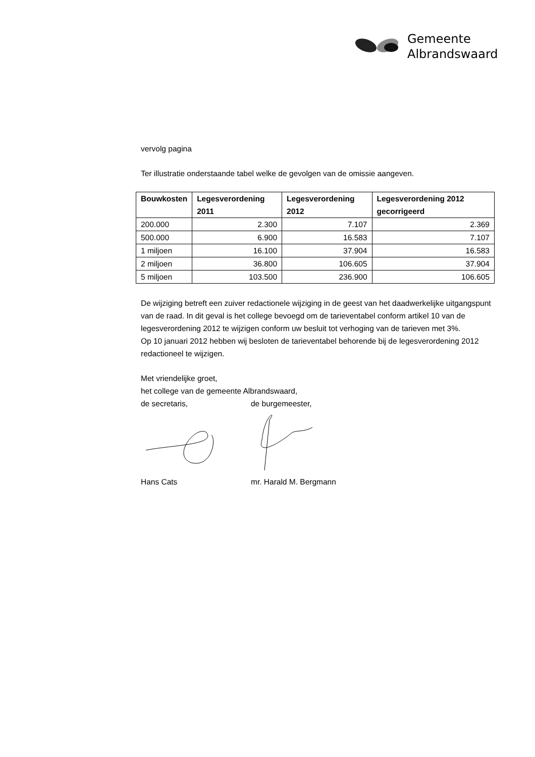Gemeente
Albrandswaard
vervolg pagina
Ter illustratie onderstaande tabel welke de gevolgen van de omissie aangeven.
| Bouwkosten | Legesverordening 2011 | Legesverordening 2012 | Legesverordening 2012 gecorrigeerd |
| --- | --- | --- | --- |
| 200.000 | 2.300 | 7.107 | 2.369 |
| 500.000 | 6.900 | 16.583 | 7.107 |
| 1 miljoen | 16.100 | 37.904 | 16.583 |
| 2 miljoen | 36.800 | 106.605 | 37.904 |
| 5 miljoen | 103.500 | 236.900 | 106.605 |
De wijziging betreft een zuiver redactionele wijziging in de geest van het daadwerkelijke uitgangspunt van de raad. In dit geval is het college bevoegd om de tarieventabel conform artikel 10 van de legesverordening 2012 te wijzigen conform uw besluit tot verhoging van de tarieven met 3%.
Op 10 januari 2012 hebben wij besloten de tarieventabel behorende bij de legesverordening 2012 redactioneel te wijzigen.
Met vriendelijke groet,
het college van de gemeente Albrandswaard,
de secretaris, de burgemeester,
Hans Cats mr. Harald M. Bergmann